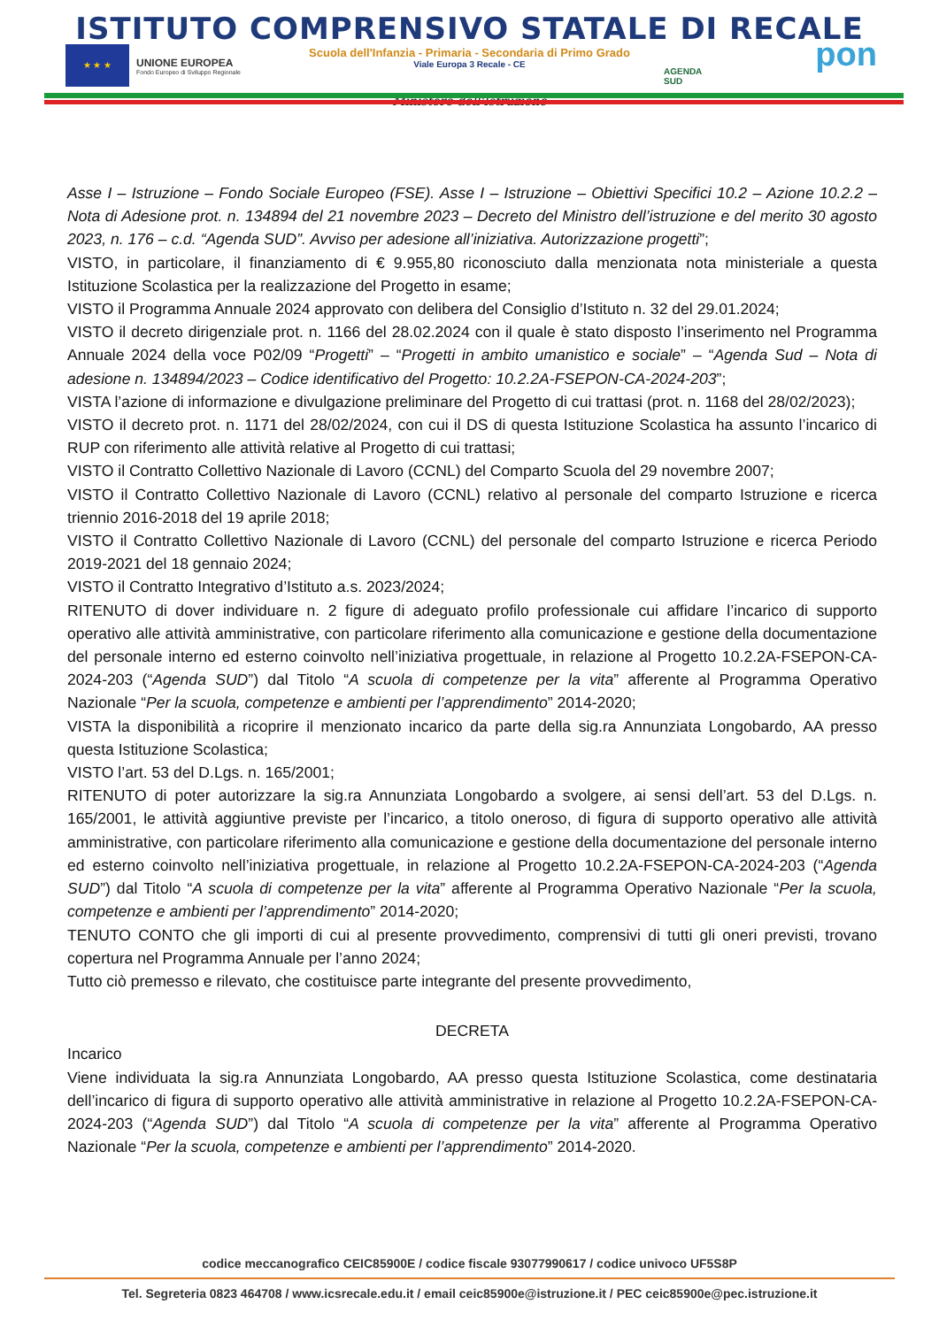ISTITUTO COMPRENSIVO STATALE DI RECALE
Scuola dell'Infanzia - Primaria - Secondaria di Primo Grado
Viale Europa 3 Recale - CE
★ ★ ★
UNIONE EUROPEA
Fondo Europeo di Sviluppo Regionale
AGENDA
SUD
pon
Ministero dell'Istruzione
Asse I – Istruzione – Fondo Sociale Europeo (FSE). Asse I – Istruzione – Obiettivi Specifici 10.2 – Azione 10.2.2 – Nota di Adesione prot. n. 134894 del 21 novembre 2023 – Decreto del Ministro dell’istruzione e del merito 30 agosto 2023, n. 176 – c.d. “Agenda SUD”. Avviso per adesione all’iniziativa. Autorizzazione progetti”;
VISTO, in particolare, il finanziamento di € 9.955,80 riconosciuto dalla menzionata nota ministeriale a questa Istituzione Scolastica per la realizzazione del Progetto in esame;
VISTO il Programma Annuale 2024 approvato con delibera del Consiglio d’Istituto n. 32 del 29.01.2024;
VISTO il decreto dirigenziale prot. n. 1166 del 28.02.2024 con il quale è stato disposto l’inserimento nel Programma Annuale 2024 della voce P02/09 “Progetti” – “Progetti in ambito umanistico e sociale” – “Agenda Sud – Nota di adesione n. 134894/2023 – Codice identificativo del Progetto: 10.2.2A-FSEPON-CA-2024-203”;
VISTA l’azione di informazione e divulgazione preliminare del Progetto di cui trattasi (prot. n. 1168 del 28/02/2023);
VISTO il decreto prot. n. 1171 del 28/02/2024, con cui il DS di questa Istituzione Scolastica ha assunto l’incarico di RUP con riferimento alle attività relative al Progetto di cui trattasi;
VISTO il Contratto Collettivo Nazionale di Lavoro (CCNL) del Comparto Scuola del 29 novembre 2007;
VISTO il Contratto Collettivo Nazionale di Lavoro (CCNL) relativo al personale del comparto Istruzione e ricerca triennio 2016-2018 del 19 aprile 2018;
VISTO il Contratto Collettivo Nazionale di Lavoro (CCNL) del personale del comparto Istruzione e ricerca Periodo 2019-2021 del 18 gennaio 2024;
VISTO il Contratto Integrativo d’Istituto a.s. 2023/2024;
RITENUTO di dover individuare n. 2 figure di adeguato profilo professionale cui affidare l’incarico di supporto operativo alle attività amministrative, con particolare riferimento alla comunicazione e gestione della documentazione del personale interno ed esterno coinvolto nell’iniziativa progettuale, in relazione al Progetto 10.2.2A-FSEPON-CA-2024-203 (“Agenda SUD”) dal Titolo “A scuola di competenze per la vita” afferente al Programma Operativo Nazionale “Per la scuola, competenze e ambienti per l’apprendimento” 2014-2020;
VISTA la disponibilità a ricoprire il menzionato incarico da parte della sig.ra Annunziata Longobardo, AA presso questa Istituzione Scolastica;
VISTO l’art. 53 del D.Lgs. n. 165/2001;
RITENUTO di poter autorizzare la sig.ra Annunziata Longobardo a svolgere, ai sensi dell’art. 53 del D.Lgs. n. 165/2001, le attività aggiuntive previste per l’incarico, a titolo oneroso, di figura di supporto operativo alle attività amministrative, con particolare riferimento alla comunicazione e gestione della documentazione del personale interno ed esterno coinvolto nell’iniziativa progettuale, in relazione al Progetto 10.2.2A-FSEPON-CA-2024-203 (“Agenda SUD”) dal Titolo “A scuola di competenze per la vita” afferente al Programma Operativo Nazionale “Per la scuola, competenze e ambienti per l’apprendimento” 2014-2020;
TENUTO CONTO che gli importi di cui al presente provvedimento, comprensivi di tutti gli oneri previsti, trovano copertura nel Programma Annuale per l’anno 2024;
Tutto ciò premesso e rilevato, che costituisce parte integrante del presente provvedimento,
DECRETA
Incarico
Viene individuata la sig.ra Annunziata Longobardo, AA presso questa Istituzione Scolastica, come destinataria dell’incarico di figura di supporto operativo alle attività amministrative in relazione al Progetto 10.2.2A-FSEPON-CA-2024-203 (“Agenda SUD”) dal Titolo “A scuola di competenze per la vita” afferente al Programma Operativo Nazionale “Per la scuola, competenze e ambienti per l’apprendimento” 2014-2020.
codice meccanografico CEIC85900E / codice fiscale 93077990617 / codice univoco UF5S8P
Tel. Segreteria 0823 464708 / www.icsrecale.edu.it / email ceic85900e@istruzione.it / PEC ceic85900e@pec.istruzione.it